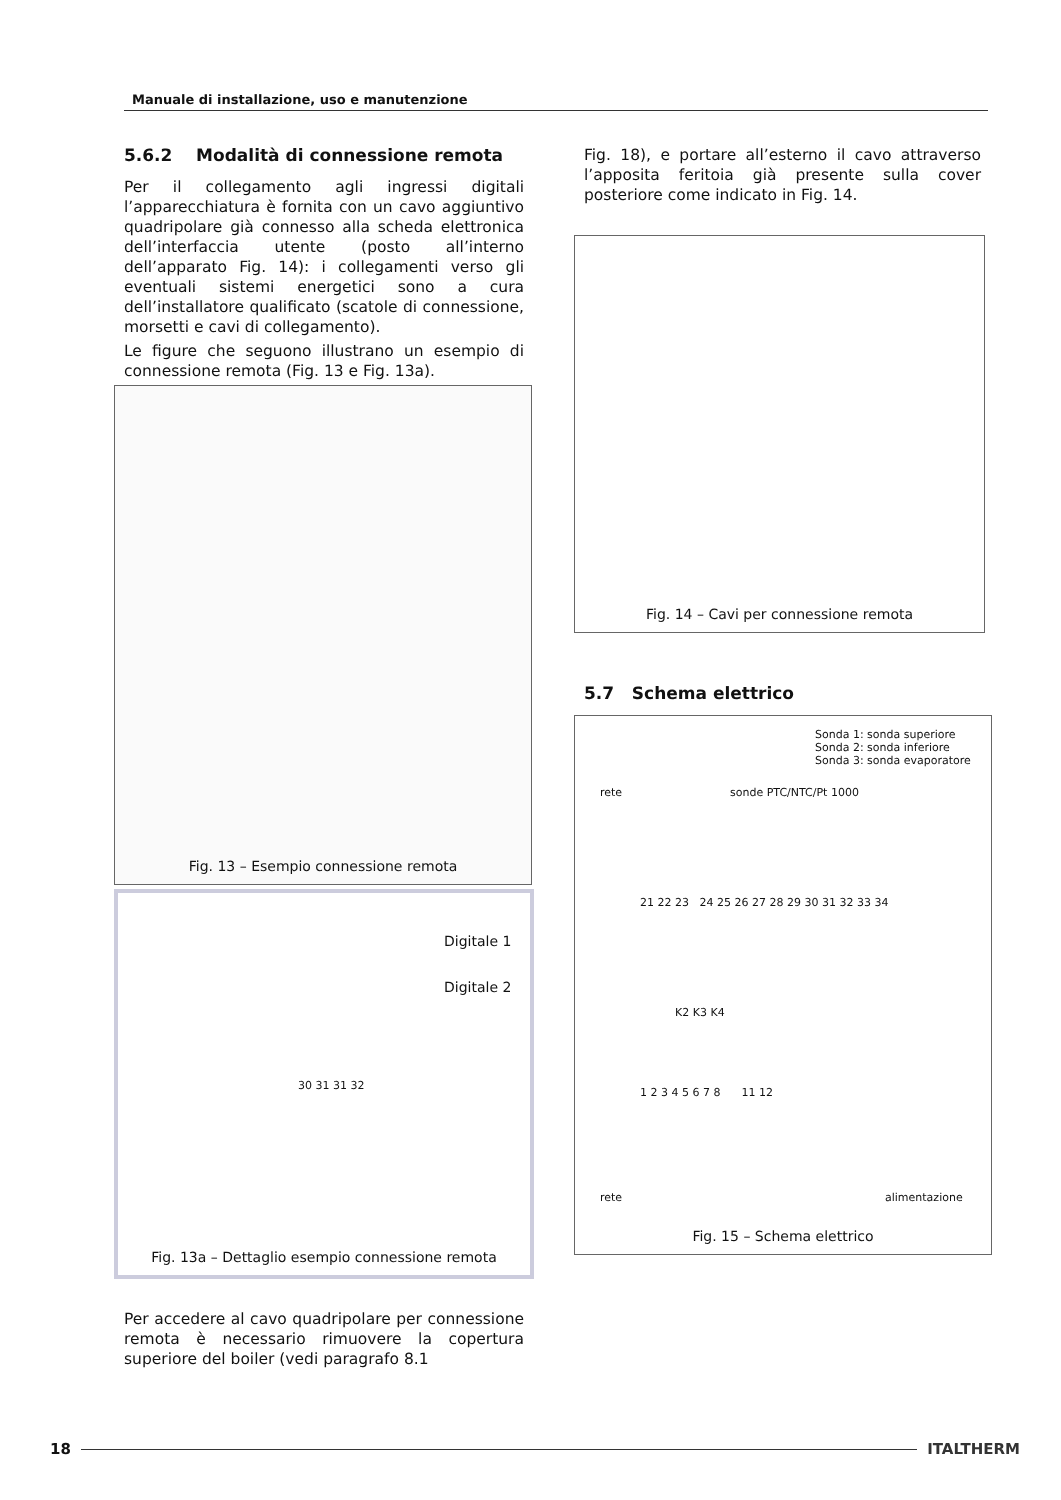Manuale di installazione, uso e manutenzione
5.6.2 Modalità di connessione remota
Per il collegamento agli ingressi digitali l’apparecchiatura è fornita con un cavo aggiuntivo quadripolare già connesso alla scheda elettronica dell’interfaccia utente (posto all’interno dell’apparato Fig. 14): i collegamenti verso gli eventuali sistemi energetici sono a cura dell’installatore qualificato (scatole di connessione, morsetti e cavi di collegamento).
Le figure che seguono illustrano un esempio di connessione remota (Fig. 13 e Fig. 13a).
Fig. 13 – Esempio connessione remota
Digitale 1
Digitale 2
30 31 31 32
Fig. 13a – Dettaglio esempio connessione remota
Per accedere al cavo quadripolare per connessione remota è necessario rimuovere la copertura superiore del boiler (vedi paragrafo 8.1
Fig. 18), e portare all’esterno il cavo attraverso l’apposita feritoia già presente sulla cover posteriore come indicato in Fig. 14.
Fig. 14 – Cavi per connessione remota
5.7 Schema elettrico
Sonda 1: sonda superiore
Sonda 2: sonda inferiore
Sonda 3: sonda evaporatore
rete sonde PTC/NTC/Pt 1000
21 22 23 24 25 26 27 28 29 30 31 32 33 34
K2 K3 K4
1 2 3 4 5 6 7 8 11 12
rete alimentazione
Fig. 15 – Schema elettrico
18 ITALTHERM